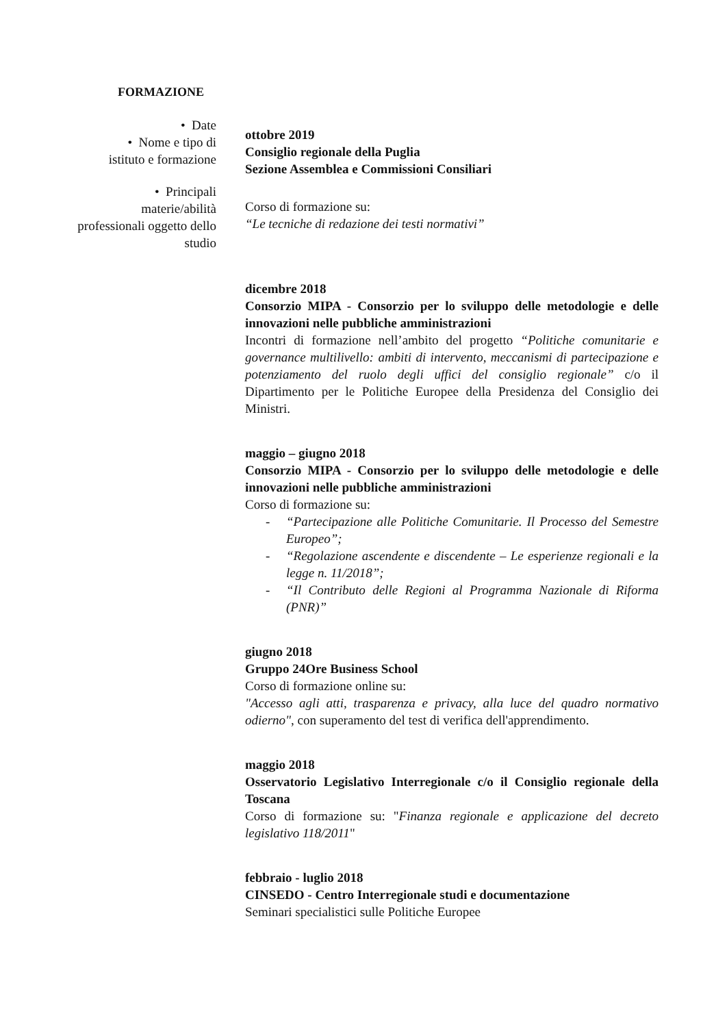FORMAZIONE
• Date
• Nome e tipo di
istituto e formazione
• Principali
materie/abilità
professionali oggetto dello
studio
ottobre 2019
Consiglio regionale della Puglia
Sezione Assemblea e Commissioni Consiliari
Corso di formazione su:
“Le tecniche di redazione dei testi normativi”
dicembre 2018
Consorzio MIPA - Consorzio per lo sviluppo delle metodologie e delle innovazioni nelle pubbliche amministrazioni
Incontri di formazione nell’ambito del progetto “Politiche comunitarie e governance multilivello: ambiti di intervento, meccanismi di partecipazione e potenziamento del ruolo degli uffici del consiglio regionale” c/o il Dipartimento per le Politiche Europee della Presidenza del Consiglio dei Ministri.
maggio – giugno 2018
Consorzio MIPA - Consorzio per lo sviluppo delle metodologie e delle innovazioni nelle pubbliche amministrazioni
Corso di formazione su:
- “Partecipazione alle Politiche Comunitarie. Il Processo del Semestre Europeo”;
- “Regolazione ascendente e discendente – Le esperienze regionali e la legge n. 11/2018”;
- “Il Contributo delle Regioni al Programma Nazionale di Riforma (PNR)”
giugno 2018
Gruppo 24Ore Business School
Corso di formazione online su:
"Accesso agli atti, trasparenza e privacy, alla luce del quadro normativo odierno", con superamento del test di verifica dell'apprendimento.
maggio 2018
Osservatorio Legislativo Interregionale c/o il Consiglio regionale della Toscana
Corso di formazione su: "Finanza regionale e applicazione del decreto legislativo 118/2011"
febbraio - luglio 2018
CINSEDO - Centro Interregionale studi e documentazione
Seminari specialistici sulle Politiche Europee